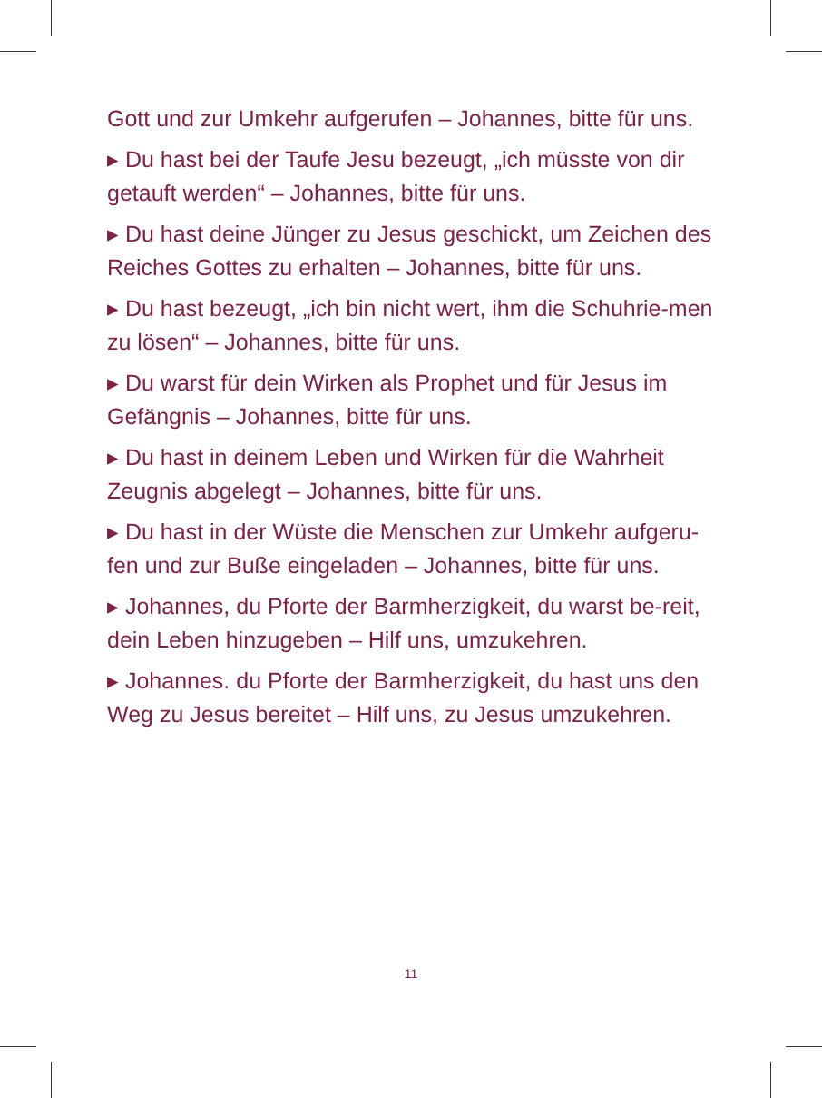Gott und zur Umkehr aufgerufen – Johannes, bitte für uns.
▸ Du hast bei der Taufe Jesu bezeugt, „ich müsste von dir getauft werden“ – Johannes, bitte für uns.
▸ Du hast deine Jünger zu Jesus geschickt, um Zeichen des Reiches Gottes zu erhalten – Johannes, bitte für uns.
▸ Du hast bezeugt, „ich bin nicht wert, ihm die Schuhrie-men zu lösen“ – Johannes, bitte für uns.
▸ Du warst für dein Wirken als Prophet und für Jesus im Gefängnis – Johannes, bitte für uns.
▸ Du hast in deinem Leben und Wirken für die Wahrheit Zeugnis abgelegt – Johannes, bitte für uns.
▸ Du hast in der Wüste die Menschen zur Umkehr aufgeru-fen und zur Buße eingeladen – Johannes, bitte für uns.
▸ Johannes, du Pforte der Barmherzigkeit, du warst be-reit, dein Leben hinzugeben – Hilf uns, umzukehren.
▸ Johannes. du Pforte der Barmherzigkeit, du hast uns den Weg zu Jesus bereitet – Hilf uns, zu Jesus umzukehren.
11